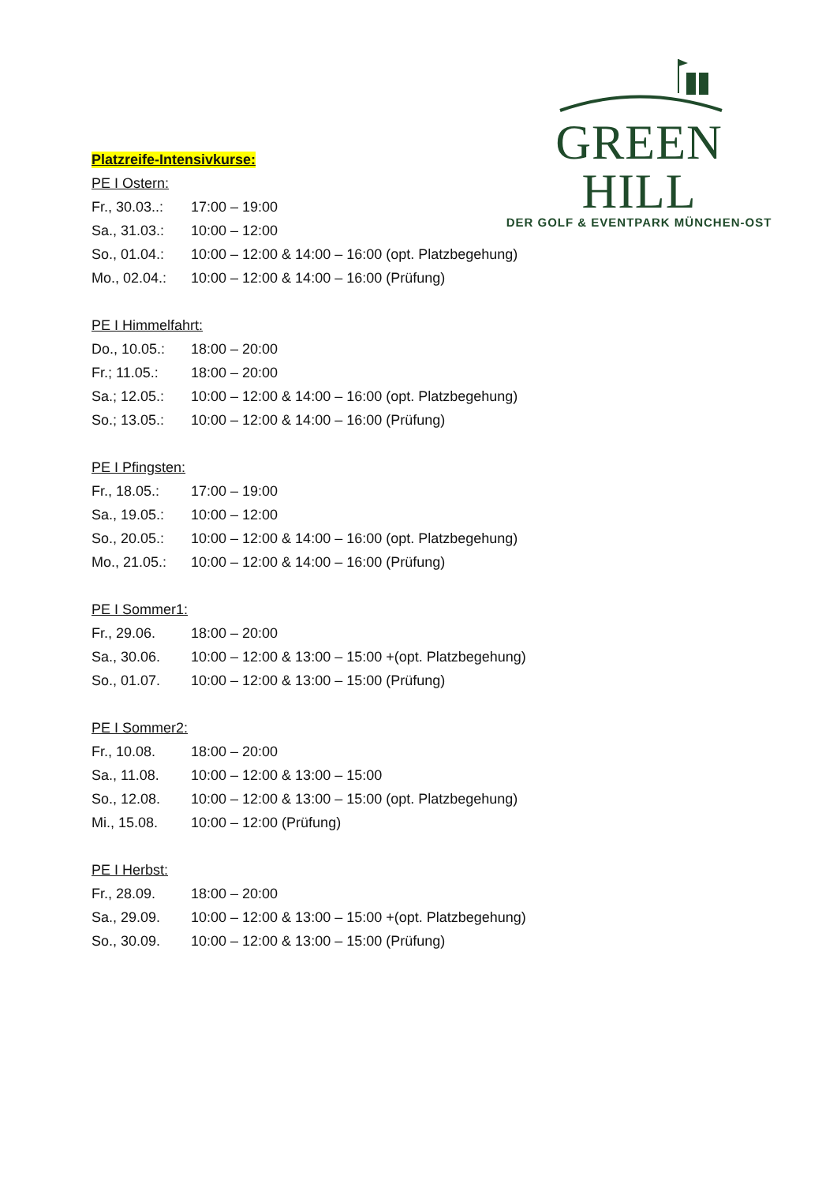GREEN HILL
DER GOLF & EVENTPARK MÜNCHEN-OST
Platzreife-Intensivkurse:
PE I Ostern:
Fr., 30.03..: 17:00 – 19:00
Sa., 31.03.: 10:00 – 12:00
So., 01.04.: 10:00 – 12:00 & 14:00 – 16:00 (opt. Platzbegehung)
Mo., 02.04.: 10:00 – 12:00 & 14:00 – 16:00 (Prüfung)
PE I Himmelfahrt:
Do., 10.05.: 18:00 – 20:00
Fr.; 11.05.: 18:00 – 20:00
Sa.; 12.05.: 10:00 – 12:00 & 14:00 – 16:00 (opt. Platzbegehung)
So.; 13.05.: 10:00 – 12:00 & 14:00 – 16:00 (Prüfung)
PE I Pfingsten:
Fr., 18.05.: 17:00 – 19:00
Sa., 19.05.: 10:00 – 12:00
So., 20.05.: 10:00 – 12:00 & 14:00 – 16:00 (opt. Platzbegehung)
Mo., 21.05.: 10:00 – 12:00 & 14:00 – 16:00 (Prüfung)
PE I Sommer1:
Fr., 29.06. 18:00 – 20:00
Sa., 30.06. 10:00 – 12:00 & 13:00 – 15:00 +(opt. Platzbegehung)
So., 01.07. 10:00 – 12:00 & 13:00 – 15:00 (Prüfung)
PE I Sommer2:
Fr., 10.08. 18:00 – 20:00
Sa., 11.08. 10:00 – 12:00 & 13:00 – 15:00
So., 12.08. 10:00 – 12:00 & 13:00 – 15:00 (opt. Platzbegehung)
Mi., 15.08. 10:00 – 12:00 (Prüfung)
PE I Herbst:
Fr., 28.09. 18:00 – 20:00
Sa., 29.09. 10:00 – 12:00 & 13:00 – 15:00 +(opt. Platzbegehung)
So., 30.09. 10:00 – 12:00 & 13:00 – 15:00 (Prüfung)